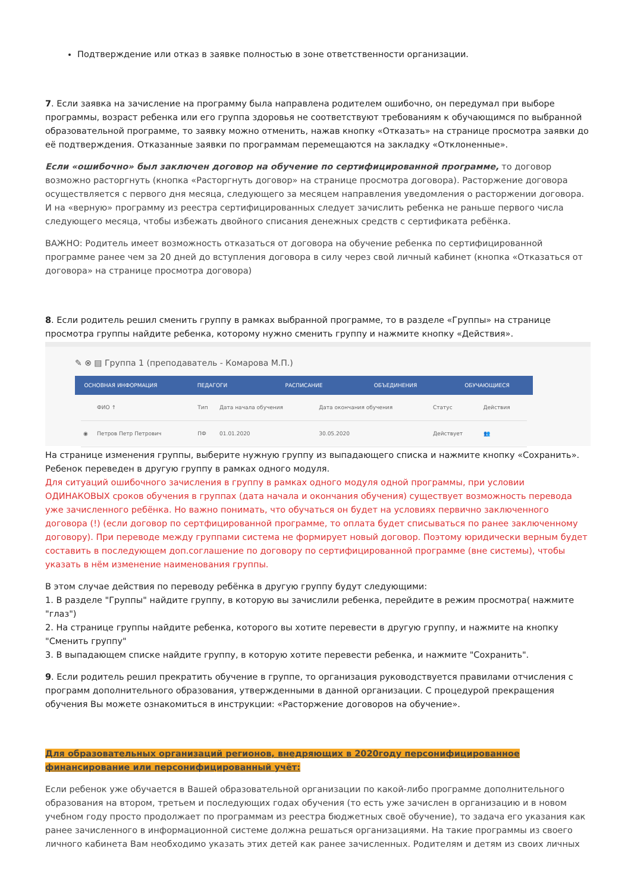Подтверждение или отказ в заявке полностью в зоне ответственности организации.
7. Если заявка на зачисление на программу была направлена родителем ошибочно, он передумал при выборе программы, возраст ребенка или его группа здоровья не соответствуют требованиям к обучающимся по выбранной образовательной программе, то заявку можно отменить, нажав кнопку «Отказать» на странице просмотра заявки до её подтверждения. Отказанные заявки по программам перемещаются на закладку «Отклоненные».
Если «ошибочно» был заключен договор на обучение по сертифицированной программе, то договор возможно расторгнуть (кнопка «Расторгнуть договор» на странице просмотра договора). Расторжение договора осуществляется с первого дня месяца, следующего за месяцем направления уведомления о расторжении договора. И на «верную» программу из реестра сертифицированных следует зачислить ребенка не раньше первого числа следующего месяца, чтобы избежать двойного списания денежных средств с сертификата ребёнка.
ВАЖНО: Родитель имеет возможность отказаться от договора на обучение ребенка по сертифицированной программе ранее чем за 20 дней до вступления договора в силу через свой личный кабинет (кнопка «Отказаться от договора» на странице просмотра договора)
8. Если родитель решил сменить группу в рамках выбранной программе, то в разделе «Группы» на странице просмотра группы найдите ребенка, которому нужно сменить группу и нажмите кнопку «Действия».
✎ ⊗ ▤ Группа 1 (преподаватель - Комарова М.П.)
ОСНОВНАЯ ИНФОРМАЦИЯ ПЕДАГОГИ РАСПИСАНИЕ ОБЪЕДИНЕНИЯ ОБУЧАЮЩИЕСЯ
| | ФИО ↑ | Тип | Дата начала обучения | Дата окончания обучения | Статус | Действия |
| --- | --- | --- | --- | --- | --- | --- |
| ◉ | Петров Петр Петрович | ПФ | 01.01.2020 | 30.05.2020 | Действует | 👥 |
На странице изменения группы, выберите нужную группу из выпадающего списка и нажмите кнопку «Сохранить». Ребенок переведен в другую группу в рамках одного модуля.
Для ситуаций ошибочного зачисления в группу в рамках одного модуля одной программы, при условии ОДИНАКОВЫХ сроков обучения в группах (дата начала и окончания обучения) существует возможность перевода уже зачисленного ребёнка. Но важно понимать, что обучаться он будет на условиях первично заключенного договора (!) (если договор по сертфицированной программе, то оплата будет списываться по ранее заключенному договору). При переводе между группами система не формирует новый договор. Поэтому юридически верным будет составить в последующем доп.соглашение по договору по сертифицированной программе (вне системы), чтобы указать в нём изменение наименования группы.
В этом случае действия по переводу ребёнка в другую группу будут следующими:
1. В разделе "Группы" найдите группу, в которую вы зачислили ребенка, перейдите в режим просмотра( нажмите "глаз")
2. На странице группы найдите ребенка, которого вы хотите перевести в другую группу, и нажмите на кнопку "Сменить группу"
3. В выпадающем списке найдите группу, в которую хотите перевести ребенка, и нажмите "Сохранить".
9. Если родитель решил прекратить обучение в группе, то организация руководствуется правилами отчисления с программ дополнительного образования, утвержденными в данной организации. С процедурой прекращения обучения Вы можете ознакомиться в инструкции: «Расторжение договоров на обучение».
Для образовательных организаций регионов, внедряющих в 2020году персонифицированное финансирование или персонифицированный учёт:
Если ребенок уже обучается в Вашей образовательной организации по какой-либо программе дополнительного образования на втором, третьем и последующих годах обучения (то есть уже зачислен в организацию и в новом учебном году просто продолжает по программам из реестра бюджетных своё обучение), то задача его указания как ранее зачисленного в информационной системе должна решаться организациями. На такие программы из своего личного кабинета Вам необходимо указать этих детей как ранее зачисленных. Родителям и детям из своих личных